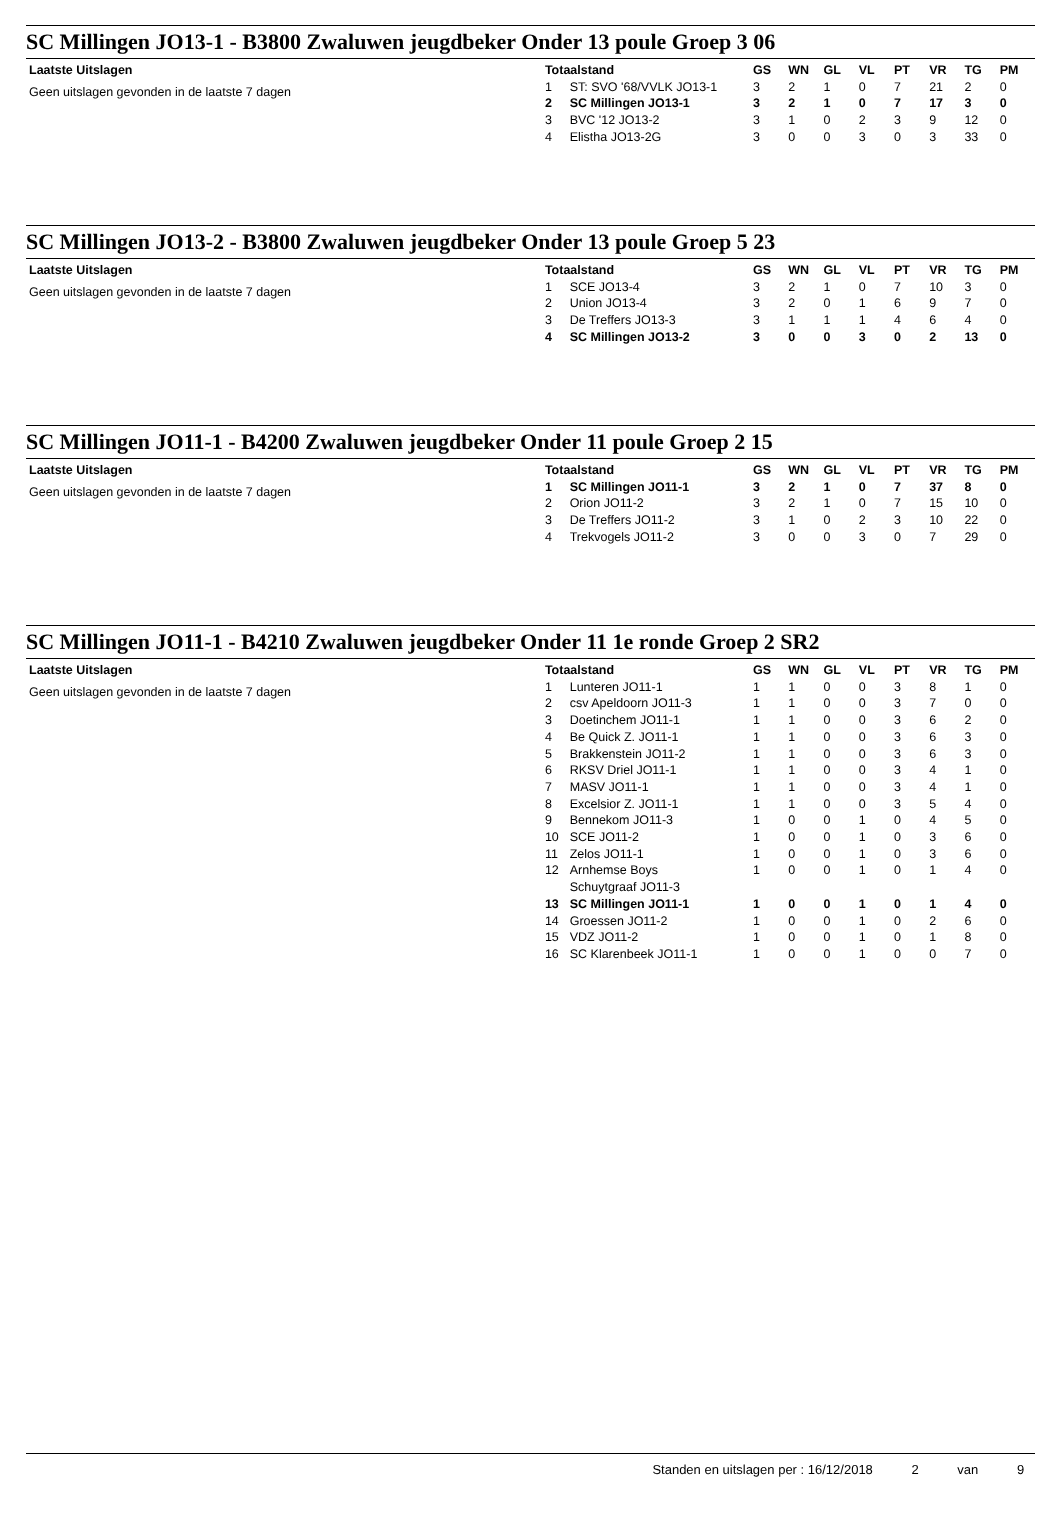SC Millingen JO13-1 - B3800 Zwaluwen jeugdbeker Onder 13 poule Groep 3 06
Laatste Uitslagen
Geen uitslagen gevonden in de laatste 7 dagen
| Totaalstand | | GS | WN | GL | VL | PT | VR | TG | PM |
| --- | --- | --- | --- | --- | --- | --- | --- | --- | --- |
| 1 | ST: SVO '68/VVLK JO13-1 | 3 | 2 | 1 | 0 | 7 | 21 | 2 | 0 |
| 2 | SC Millingen JO13-1 | 3 | 2 | 1 | 0 | 7 | 17 | 3 | 0 |
| 3 | BVC '12 JO13-2 | 3 | 1 | 0 | 2 | 3 | 9 | 12 | 0 |
| 4 | Elistha JO13-2G | 3 | 0 | 0 | 3 | 0 | 3 | 33 | 0 |
SC Millingen JO13-2 - B3800 Zwaluwen jeugdbeker Onder 13 poule Groep 5 23
Laatste Uitslagen
Geen uitslagen gevonden in de laatste 7 dagen
| Totaalstand | | GS | WN | GL | VL | PT | VR | TG | PM |
| --- | --- | --- | --- | --- | --- | --- | --- | --- | --- |
| 1 | SCE JO13-4 | 3 | 2 | 1 | 0 | 7 | 10 | 3 | 0 |
| 2 | Union JO13-4 | 3 | 2 | 0 | 1 | 6 | 9 | 7 | 0 |
| 3 | De Treffers JO13-3 | 3 | 1 | 1 | 1 | 4 | 6 | 4 | 0 |
| 4 | SC Millingen JO13-2 | 3 | 0 | 0 | 3 | 0 | 2 | 13 | 0 |
SC Millingen JO11-1 - B4200 Zwaluwen jeugdbeker Onder 11 poule Groep 2 15
Laatste Uitslagen
Geen uitslagen gevonden in de laatste 7 dagen
| Totaalstand | | GS | WN | GL | VL | PT | VR | TG | PM |
| --- | --- | --- | --- | --- | --- | --- | --- | --- | --- |
| 1 | SC Millingen JO11-1 | 3 | 2 | 1 | 0 | 7 | 37 | 8 | 0 |
| 2 | Orion JO11-2 | 3 | 2 | 1 | 0 | 7 | 15 | 10 | 0 |
| 3 | De Treffers JO11-2 | 3 | 1 | 0 | 2 | 3 | 10 | 22 | 0 |
| 4 | Trekvogels JO11-2 | 3 | 0 | 0 | 3 | 0 | 7 | 29 | 0 |
SC Millingen JO11-1 - B4210 Zwaluwen jeugdbeker Onder 11 1e ronde Groep 2 SR2
Laatste Uitslagen
Geen uitslagen gevonden in de laatste 7 dagen
| Totaalstand | | GS | WN | GL | VL | PT | VR | TG | PM |
| --- | --- | --- | --- | --- | --- | --- | --- | --- | --- |
| 1 | Lunteren JO11-1 | 1 | 1 | 0 | 0 | 3 | 8 | 1 | 0 |
| 2 | csv Apeldoorn JO11-3 | 1 | 1 | 0 | 0 | 3 | 7 | 0 | 0 |
| 3 | Doetinchem JO11-1 | 1 | 1 | 0 | 0 | 3 | 6 | 2 | 0 |
| 4 | Be Quick Z. JO11-1 | 1 | 1 | 0 | 0 | 3 | 6 | 3 | 0 |
| 5 | Brakkenstein JO11-2 | 1 | 1 | 0 | 0 | 3 | 6 | 3 | 0 |
| 6 | RKSV Driel JO11-1 | 1 | 1 | 0 | 0 | 3 | 4 | 1 | 0 |
| 7 | MASV JO11-1 | 1 | 1 | 0 | 0 | 3 | 4 | 1 | 0 |
| 8 | Excelsior Z. JO11-1 | 1 | 1 | 0 | 0 | 3 | 5 | 4 | 0 |
| 9 | Bennekom JO11-3 | 1 | 0 | 0 | 1 | 0 | 4 | 5 | 0 |
| 10 | SCE JO11-2 | 1 | 0 | 0 | 1 | 0 | 3 | 6 | 0 |
| 11 | Zelos JO11-1 | 1 | 0 | 0 | 1 | 0 | 3 | 6 | 0 |
| 12 | Arnhemse Boys Schuytgraaf JO11-3 | 1 | 0 | 0 | 1 | 0 | 1 | 4 | 0 |
| 13 | SC Millingen JO11-1 | 1 | 0 | 0 | 1 | 0 | 1 | 4 | 0 |
| 14 | Groessen JO11-2 | 1 | 0 | 0 | 1 | 0 | 2 | 6 | 0 |
| 15 | VDZ JO11-2 | 1 | 0 | 0 | 1 | 0 | 1 | 8 | 0 |
| 16 | SC Klarenbeek JO11-1 | 1 | 0 | 0 | 1 | 0 | 0 | 7 | 0 |
Standen en uitslagen per : 16/12/2018 2 van 9